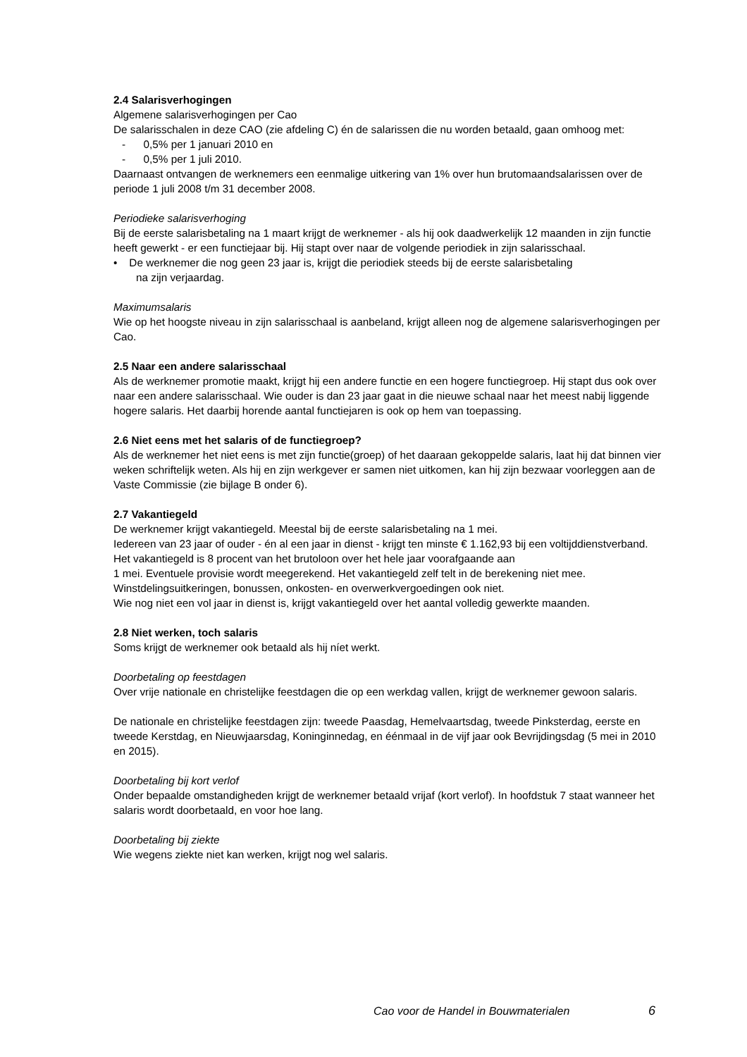2.4 Salarisverhogingen
Algemene salarisverhogingen per Cao
De salarisschalen in deze CAO (zie afdeling C) én de salarissen die nu worden betaald, gaan omhoog met:
- 0,5% per 1 januari 2010 en
- 0,5% per 1 juli 2010.
Daarnaast ontvangen de werknemers een eenmalige uitkering van 1% over hun brutomaandsalarissen over de periode 1 juli 2008 t/m 31 december 2008.
Periodieke salarisverhoging
Bij de eerste salarisbetaling na 1 maart krijgt de werknemer - als hij ook daadwerkelijk 12 maanden in zijn functie heeft gewerkt - er een functiejaar bij. Hij stapt over naar de volgende periodiek in zijn salarisschaal.
• De werknemer die nog geen 23 jaar is, krijgt die periodiek steeds bij de eerste salarisbetaling
na zijn verjaardag.
Maximumsalaris
Wie op het hoogste niveau in zijn salarisschaal is aanbeland, krijgt alleen nog de algemene salarisverhogingen per Cao.
2.5 Naar een andere salarisschaal
Als de werknemer promotie maakt, krijgt hij een andere functie en een hogere functiegroep. Hij stapt dus ook over naar een andere salarisschaal. Wie ouder is dan 23 jaar gaat in die nieuwe schaal naar het meest nabij liggende hogere salaris. Het daarbij horende aantal functiejaren is ook op hem van toepassing.
2.6 Niet eens met het salaris of de functiegroep?
Als de werknemer het niet eens is met zijn functie(groep) of het daaraan gekoppelde salaris, laat hij dat binnen vier weken schriftelijk weten. Als hij en zijn werkgever er samen niet uitkomen, kan hij zijn bezwaar voorleggen aan de Vaste Commissie (zie bijlage B onder 6).
2.7 Vakantiegeld
De werknemer krijgt vakantiegeld. Meestal bij de eerste salarisbetaling na 1 mei.
Iedereen van 23 jaar of ouder - én al een jaar in dienst - krijgt ten minste € 1.162,93 bij een voltijddienstverband.
Het vakantiegeld is 8 procent van het brutoloon over het hele jaar voorafgaande aan
1 mei. Eventuele provisie wordt meegerekend. Het vakantiegeld zelf telt in de berekening niet mee. Winstdelingsuitkeringen, bonussen, onkosten- en overwerkvergoedingen ook niet.
Wie nog niet een vol jaar in dienst is, krijgt vakantiegeld over het aantal volledig gewerkte maanden.
2.8 Niet werken, toch salaris
Soms krijgt de werknemer ook betaald als hij níet werkt.
Doorbetaling op feestdagen
Over vrije nationale en christelijke feestdagen die op een werkdag vallen, krijgt de werknemer gewoon salaris.
De nationale en christelijke feestdagen zijn: tweede Paasdag, Hemelvaartsdag, tweede Pinksterdag, eerste en tweede Kerstdag, en Nieuwjaarsdag, Koninginnedag, en éénmaal in de vijf jaar ook Bevrijdingsdag (5 mei in 2010 en 2015).
Doorbetaling bij kort verlof
Onder bepaalde omstandigheden krijgt de werknemer betaald vrijaf (kort verlof). In hoofdstuk 7 staat wanneer het salaris wordt doorbetaald, en voor hoe lang.
Doorbetaling bij ziekte
Wie wegens ziekte niet kan werken, krijgt nog wel salaris.
Cao voor de Handel in Bouwmaterialen 6